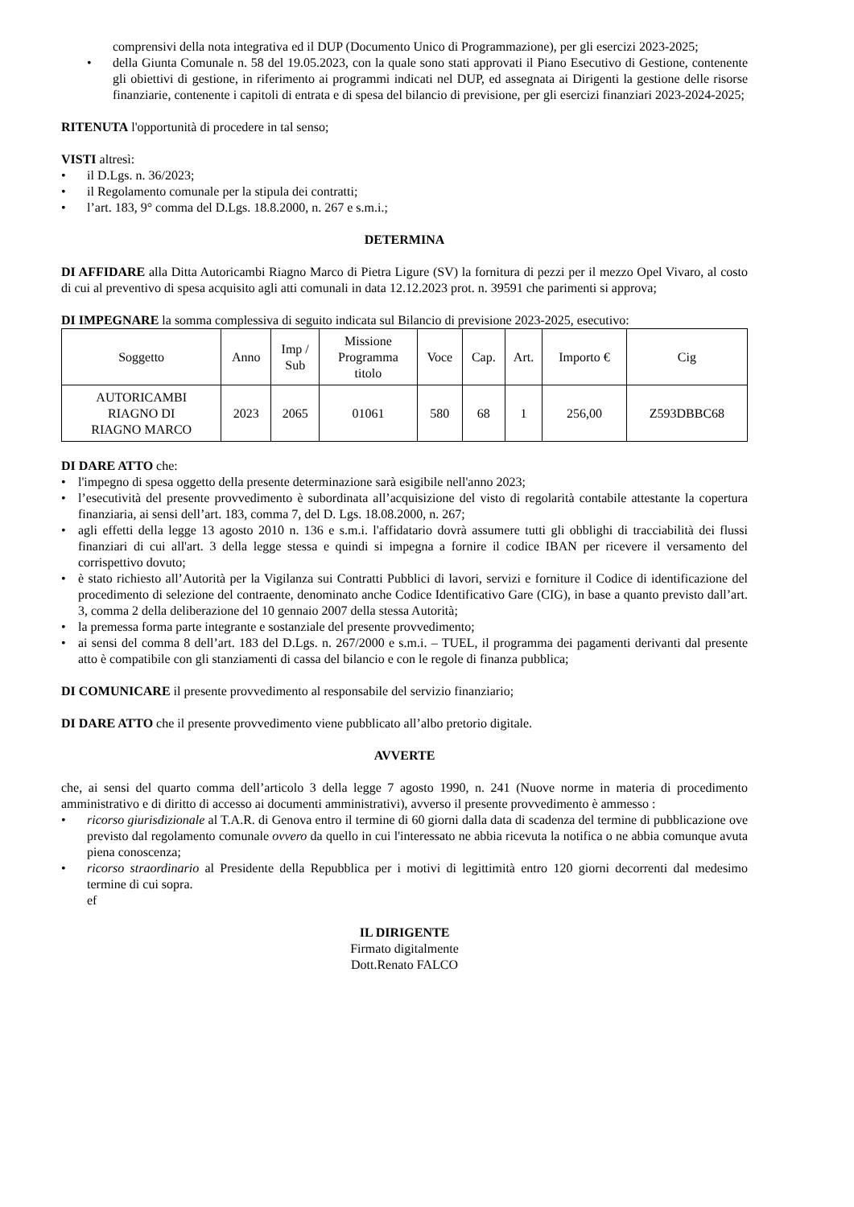comprensivi della nota integrativa ed il DUP (Documento Unico di Programmazione), per gli esercizi 2023-2025;
• della Giunta Comunale n. 58 del 19.05.2023, con la quale sono stati approvati il Piano Esecutivo di Gestione, contenente gli obiettivi di gestione, in riferimento ai programmi indicati nel DUP, ed assegnata ai Dirigenti la gestione delle risorse finanziarie, contenente i capitoli di entrata e di spesa del bilancio di previsione, per gli esercizi finanziari 2023-2024-2025;
RITENUTA l'opportunità di procedere in tal senso;
VISTI altresì:
• il D.Lgs. n. 36/2023;
• il Regolamento comunale per la stipula dei contratti;
• l’art. 183, 9° comma del D.Lgs. 18.8.2000, n. 267 e s.m.i.;
DETERMINA
DI AFFIDARE alla Ditta Autoricambi Riagno Marco di Pietra Ligure (SV) la fornitura di pezzi per il mezzo Opel Vivaro, al costo di cui al preventivo di spesa acquisito agli atti comunali in data 12.12.2023 prot. n. 39591 che parimenti si approva;
DI IMPEGNARE la somma complessiva di seguito indicata sul Bilancio di previsione 2023-2025, esecutivo:
| Soggetto | Anno | Imp / Sub | Missione Programma titolo | Voce | Cap. | Art. | Importo € | Cig |
| --- | --- | --- | --- | --- | --- | --- | --- | --- |
| AUTORICAMBI RIAGNO DI RIAGNO MARCO | 2023 | 2065 | 01061 | 580 | 68 | 1 | 256,00 | Z593DBBC68 |
DI DARE ATTO che:
• l'impegno di spesa oggetto della presente determinazione sarà esigibile nell'anno 2023;
• l’esecutività del presente provvedimento è subordinata all’acquisizione del visto di regolarità contabile attestante la copertura finanziaria, ai sensi dell’art. 183, comma 7, del D. Lgs. 18.08.2000, n. 267;
• agli effetti della legge 13 agosto 2010 n. 136 e s.m.i. l'affidatario dovrà assumere tutti gli obblighi di tracciabilità dei flussi finanziari di cui all'art. 3 della legge stessa e quindi si impegna a fornire il codice IBAN per ricevere il versamento del corrispettivo dovuto;
• è stato richiesto all’Autorità per la Vigilanza sui Contratti Pubblici di lavori, servizi e forniture il Codice di identificazione del procedimento di selezione del contraente, denominato anche Codice Identificativo Gare (CIG), in base a quanto previsto dall’art. 3, comma 2 della deliberazione del 10 gennaio 2007 della stessa Autorità;
• la premessa forma parte integrante e sostanziale del presente provvedimento;
• ai sensi del comma 8 dell’art. 183 del D.Lgs. n. 267/2000 e s.m.i. – TUEL, il programma dei pagamenti derivanti dal presente atto è compatibile con gli stanziamenti di cassa del bilancio e con le regole di finanza pubblica;
DI COMUNICARE il presente provvedimento al responsabile del servizio finanziario;
DI DARE ATTO che il presente provvedimento viene pubblicato all’albo pretorio digitale.
AVVERTE
che, ai sensi del quarto comma dell’articolo 3 della legge 7 agosto 1990, n. 241 (Nuove norme in materia di procedimento amministrativo e di diritto di accesso ai documenti amministrativi), avverso il presente provvedimento è ammesso :
• ricorso giurisdizionale al T.A.R. di Genova entro il termine di 60 giorni dalla data di scadenza del termine di pubblicazione ove previsto dal regolamento comunale ovvero da quello in cui l'interessato ne abbia ricevuta la notifica o ne abbia comunque avuta piena conoscenza;
• ricorso straordinario al Presidente della Repubblica per i motivi di legittimità entro 120 giorni decorrenti dal medesimo termine di cui sopra.
ef
IL DIRIGENTE
Firmato digitalmente
Dott.Renato FALCO